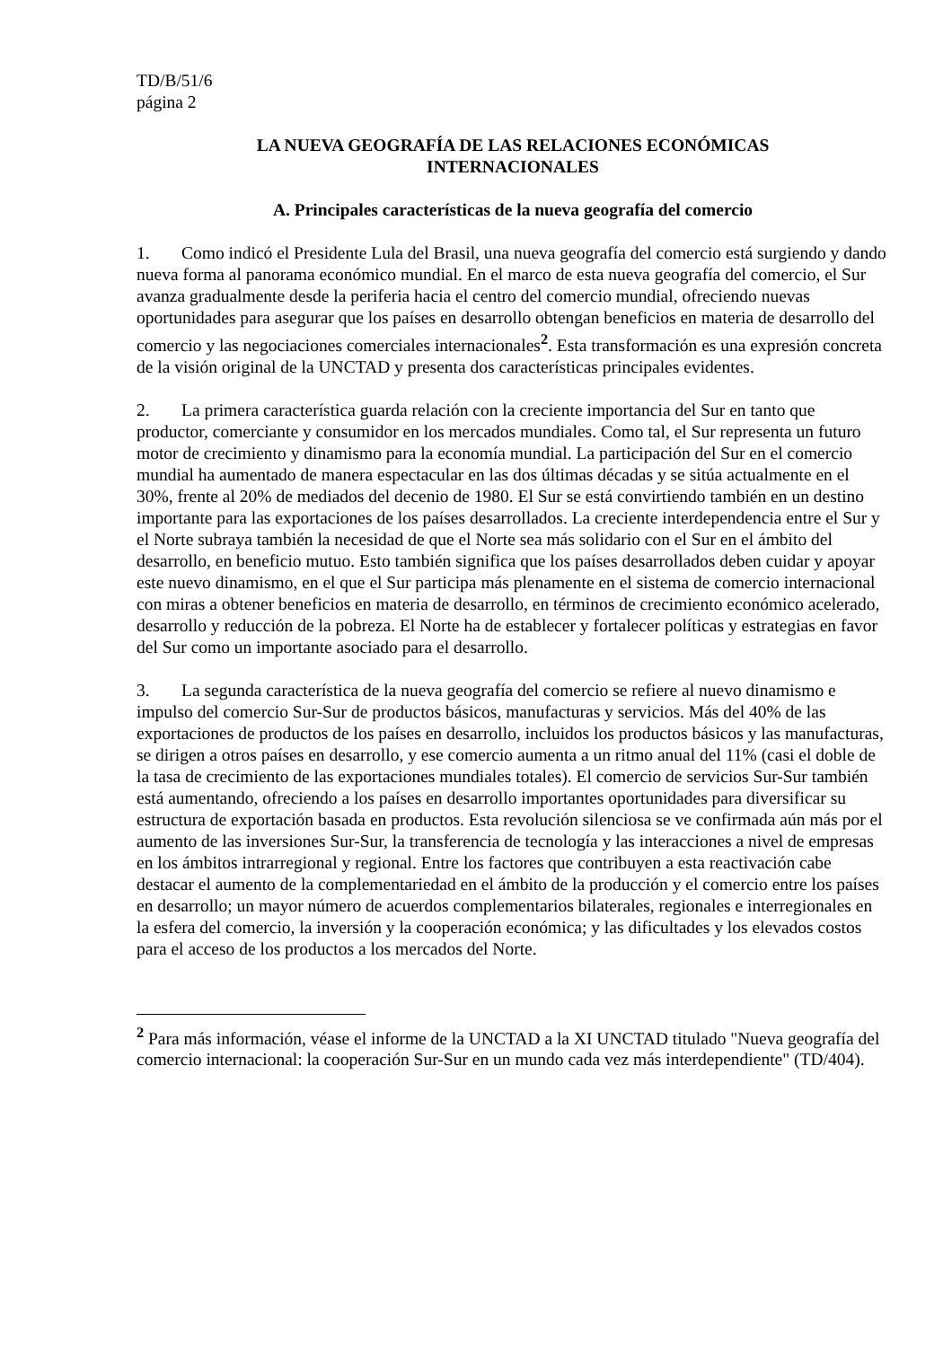TD/B/51/6
página 2
LA NUEVA GEOGRAFÍA DE LAS RELACIONES ECONÓMICAS
INTERNACIONALES
A. Principales características de la nueva geografía del comercio
1. Como indicó el Presidente Lula del Brasil, una nueva geografía del comercio está surgiendo y dando nueva forma al panorama económico mundial. En el marco de esta nueva geografía del comercio, el Sur avanza gradualmente desde la periferia hacia el centro del comercio mundial, ofreciendo nuevas oportunidades para asegurar que los países en desarrollo obtengan beneficios en materia de desarrollo del comercio y las negociaciones comerciales internacionales<sup>2</sup>. Esta transformación es una expresión concreta de la visión original de la UNCTAD y presenta dos características principales evidentes.
2. La primera característica guarda relación con la creciente importancia del Sur en tanto que productor, comerciante y consumidor en los mercados mundiales. Como tal, el Sur representa un futuro motor de crecimiento y dinamismo para la economía mundial. La participación del Sur en el comercio mundial ha aumentado de manera espectacular en las dos últimas décadas y se sitúa actualmente en el 30%, frente al 20% de mediados del decenio de 1980. El Sur se está convirtiendo también en un destino importante para las exportaciones de los países desarrollados. La creciente interdependencia entre el Sur y el Norte subraya también la necesidad de que el Norte sea más solidario con el Sur en el ámbito del desarrollo, en beneficio mutuo. Esto también significa que los países desarrollados deben cuidar y apoyar este nuevo dinamismo, en el que el Sur participa más plenamente en el sistema de comercio internacional con miras a obtener beneficios en materia de desarrollo, en términos de crecimiento económico acelerado, desarrollo y reducción de la pobreza. El Norte ha de establecer y fortalecer políticas y estrategias en favor del Sur como un importante asociado para el desarrollo.
3. La segunda característica de la nueva geografía del comercio se refiere al nuevo dinamismo e impulso del comercio Sur-Sur de productos básicos, manufacturas y servicios. Más del 40% de las exportaciones de productos de los países en desarrollo, incluidos los productos básicos y las manufacturas, se dirigen a otros países en desarrollo, y ese comercio aumenta a un ritmo anual del 11% (casi el doble de la tasa de crecimiento de las exportaciones mundiales totales). El comercio de servicios Sur-Sur también está aumentando, ofreciendo a los países en desarrollo importantes oportunidades para diversificar su estructura de exportación basada en productos. Esta revolución silenciosa se ve confirmada aún más por el aumento de las inversiones Sur-Sur, la transferencia de tecnología y las interacciones a nivel de empresas en los ámbitos intrarregional y regional. Entre los factores que contribuyen a esta reactivación cabe destacar el aumento de la complementariedad en el ámbito de la producción y el comercio entre los países en desarrollo; un mayor número de acuerdos complementarios bilaterales, regionales e interregionales en la esfera del comercio, la inversión y la cooperación económica; y las dificultades y los elevados costos para el acceso de los productos a los mercados del Norte.
<sup>2</sup> Para más información, véase el informe de la UNCTAD a la XI UNCTAD titulado "Nueva geografía del comercio internacional: la cooperación Sur-Sur en un mundo cada vez más interdependiente" (TD/404).